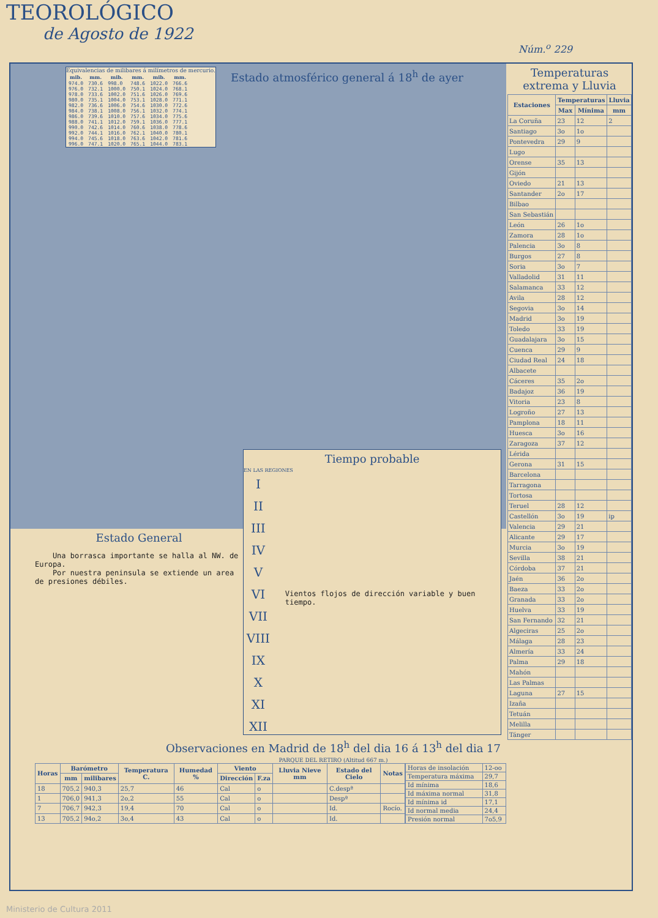TEOROLÓGICO
de Agosto de 1922
Núm.<sup>o</sup> 229
Equivalencias de milibares á milímetros de mercurio.
| mib. | mm. | mib. | mm. | mib. | mm. |
| --- | --- | --- | --- | --- | --- |
| 974.0 | 730.6 | 998.0 | 748.6 | 1022.0 | 766.6 |
| 976.0 | 732.1 | 1000.0 | 750.1 | 1024.0 | 768.1 |
| 978.0 | 733.6 | 1002.0 | 751.6 | 1026.0 | 769.6 |
| 980.0 | 735.1 | 1004.0 | 753.1 | 1028.0 | 771.1 |
| 982.0 | 736.6 | 1006.0 | 754.6 | 1030.0 | 772.6 |
| 984.0 | 738.1 | 1008.0 | 756.1 | 1032.0 | 774.1 |
| 986.0 | 739.6 | 1010.0 | 757.6 | 1034.0 | 775.6 |
| 988.0 | 741.1 | 1012.0 | 759.1 | 1036.0 | 777.1 |
| 990.0 | 742.6 | 1014.0 | 760.6 | 1038.0 | 778.6 |
| 992.0 | 744.1 | 1016.0 | 762.1 | 1040.0 | 780.1 |
| 994.0 | 745.6 | 1018.0 | 763.6 | 1042.0 | 781.6 |
| 996.0 | 747.1 | 1020.0 | 765.1 | 1044.0 | 783.1 |
Estado atmosférico general á 18<sup>h</sup> de ayer
Estado General
Una borrasca importante se halla al NW. de Europa.
Por nuestra peninsula se extiende un area de presiones débiles.
Tiempo probable
EN LAS REGIONES
I
II
III
IV
V
VI
VII
VIII
IX
X
XI
XII
Vientos flojos de dirección variable y buen tiempo.
Temperaturas extrema y Lluvia
| Estaciones | Temperaturas | | Lluvia |
| --- | --- | --- | --- |
| | Max | Mínima | mm |
| La Coruña | 23 | 12 | 2 |
| Santiago | 3o | 1o | |
| Pontevedra | 29 | 9 | |
| Lugo | | | |
| Orense | 35 | 13 | |
| Gijón | | | |
| Oviedo | 21 | 13 | |
| Santander | 2o | 17 | |
| Bilbao | | | |
| San Sebastián | | | |
| León | 26 | 1o | |
| Zamora | 28 | 1o | |
| Palencia | 3o | 8 | |
| Burgos | 27 | 8 | |
| Soria | 3o | 7 | |
| Valladolid | 31 | 11 | |
| Salamanca | 33 | 12 | |
| Avila | 28 | 12 | |
| Segovia | 3o | 14 | |
| Madrid | 3o | 19 | |
| Toledo | 33 | 19 | |
| Guadalajara | 3o | 15 | |
| Cuenca | 29 | 9 | |
| Ciudad Real | 24 | 18 | |
| Albacete | | | |
| Cáceres | 35 | 2o | |
| Badajoz | 36 | 19 | |
| Vitoria | 23 | 8 | |
| Logroño | 27 | 13 | |
| Pamplona | 18 | 11 | |
| Huesca | 3o | 16 | |
| Zaragoza | 37 | 12 | |
| Lérida | | | |
| Gerona | 31 | 15 | |
| Barcelona | | | |
| Tarragona | | | |
| Tortosa | | | |
| Teruel | 28 | 12 | |
| Castellón | 3o | 19 | ip |
| Valencia | 29 | 21 | |
| Alicante | 29 | 17 | |
| Murcia | 3o | 19 | |
| Sevilla | 38 | 21 | |
| Córdoba | 37 | 21 | |
| Jaén | 36 | 2o | |
| Baeza | 33 | 2o | |
| Granada | 33 | 2o | |
| Huelva | 33 | 19 | |
| San Fernando | 32 | 21 | |
| Algeciras | 25 | 2o | |
| Málaga | 28 | 23 | |
| Almería | 33 | 24 | |
| Palma | 29 | 18 | |
| Mahón | | | |
| Las Palmas | | | |
| Laguna | 27 | 15 | |
| Izaña | | | |
| Tetuán | | | |
| Melilla | | | |
| Tánger | | | |
Observaciones en Madrid de 18<sup>h</sup> del dia 16 á 13<sup>h</sup> del dia 17
PARQUE DEL RETIRO (Altitud 667 m.)
| Horas | Barómetro | | Temperatura C. | Humedad % | Viento | | Lluvia Nieve mm | Estado del Cielo | Notas |
| --- | --- | --- | --- | --- | --- | --- | --- | --- | --- |
| | mm | milibares | | | Dirección | F.za | | | |
| 18 | 705,2 | 940,3 | 25,7 | 46 | Cal | o | | C.despª | |
| 1 | 706,0 | 941,3 | 2o,2 | 55 | Cal | o | | Despª | |
| 7 | 706,7 | 942,3 | 19,4 | 70 | Cal | o | | Id. | Rocío. |
| 13 | 705,2 | 94o,2 | 3o,4 | 43 | Cal | o | | Id. | |
| Horas de insolación | 12-oo |
| Temperatura máxima | 29,7 |
| Id mínima | 18,6 |
| Id máxima normal | 31,8 |
| Id mínima id | 17,1 |
| Id normal media | 24,4 |
| Presión normal | 7o5,9 |
Ministerio de Cultura 2011